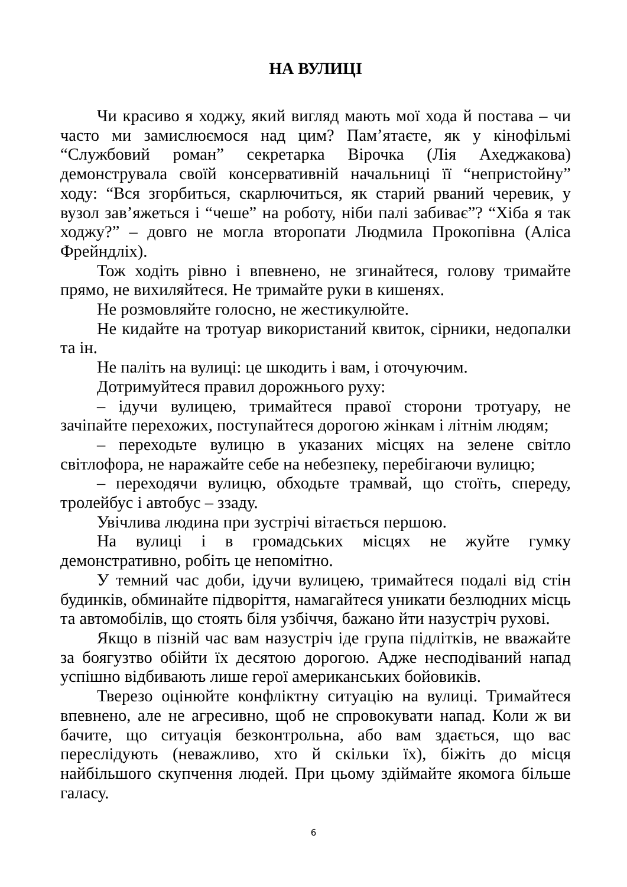НА ВУЛИЦІ
Чи красиво я ходжу, який вигляд мають мої хода й постава – чи часто ми замислюємося над цим? Пам’ятаєте, як у кінофільмі “Службовий роман” секретарка Вірочка (Лія Ахеджакова) демонструвала своїй консервативній начальниці її “непристойну” ходу: “Вся згорбиться, скарлючиться, як старий рваний черевик, у вузол зав’яжеться і “чеше” на роботу, ніби палі забиває”? “Хіба я так ходжу?” – довго не могла второпати Людмила Прокопівна (Аліса Фрейндліх).
Тож ходіть рівно і впевнено, не згинайтеся, голову тримайте прямо, не вихиляйтеся. Не тримайте руки в кишенях.
Не розмовляйте голосно, не жестикулюйте.
Не кидайте на тротуар використаний квиток, сірники, недопалки та ін.
Не паліть на вулиці: це шкодить і вам, і оточуючим.
Дотримуйтеся правил дорожнього руху:
– ідучи вулицею, тримайтеся правої сторони тротуару, не зачіпайте перехожих, поступайтеся дорогою жінкам і літнім людям;
– переходьте вулицю в указаних місцях на зелене світло світлофора, не наражайте себе на небезпеку, перебігаючи вулицю;
– переходячи вулицю, обходьте трамвай, що стоїть, спереду, тролейбус і автобус – ззаду.
Увічлива людина при зустрічі вітається першою.
На вулиці і в громадських місцях не жуйте гумку демонстративно, робіть це непомітно.
У темний час доби, ідучи вулицею, тримайтеся подалі від стін будинків, обминайте підворіття, намагайтеся уникати безлюдних місць та автомобілів, що стоять біля узбіччя, бажано йти назустріч рухові.
Якщо в пізній час вам назустріч іде група підлітків, не вважайте за боягузтво обійти їх десятою дорогою. Адже несподіваний напад успішно відбивають лише герої американських бойовиків.
Тверезо оцінюйте конфліктну ситуацію на вулиці. Тримайтеся впевнено, але не агресивно, щоб не спровокувати напад. Коли ж ви бачите, що ситуація безконтрольна, або вам здається, що вас переслідують (неважливо, хто й скільки їх), біжіть до місця найбільшого скупчення людей. При цьому здіймайте якомога більше галасу.
6